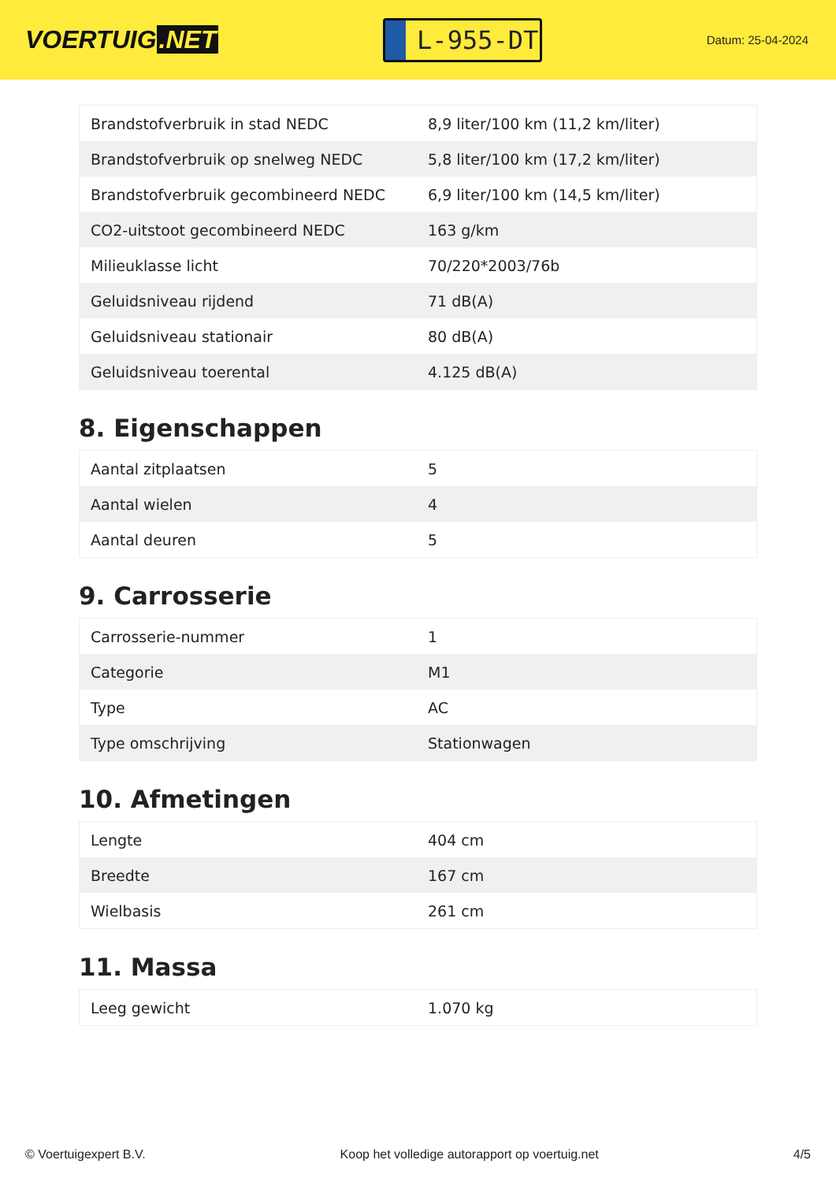VOERTUIG.NET
L-955-DT
Datum: 25-04-2024
| Brandstofverbruik in stad NEDC | 8,9 liter/100 km (11,2 km/liter) |
| Brandstofverbruik op snelweg NEDC | 5,8 liter/100 km (17,2 km/liter) |
| Brandstofverbruik gecombineerd NEDC | 6,9 liter/100 km (14,5 km/liter) |
| CO2-uitstoot gecombineerd NEDC | 163 g/km |
| Milieuklasse licht | 70/220*2003/76b |
| Geluidsniveau rijdend | 71 dB(A) |
| Geluidsniveau stationair | 80 dB(A) |
| Geluidsniveau toerental | 4.125 dB(A) |
8. Eigenschappen
| Aantal zitplaatsen | 5 |
| Aantal wielen | 4 |
| Aantal deuren | 5 |
9. Carrosserie
| Carrosserie-nummer | 1 |
| Categorie | M1 |
| Type | AC |
| Type omschrijving | Stationwagen |
10. Afmetingen
| Lengte | 404 cm |
| Breedte | 167 cm |
| Wielbasis | 261 cm |
11. Massa
| Leeg gewicht | 1.070 kg |
© Voertuigexpert B.V. Koop het volledige autorapport op voertuig.net 4/5